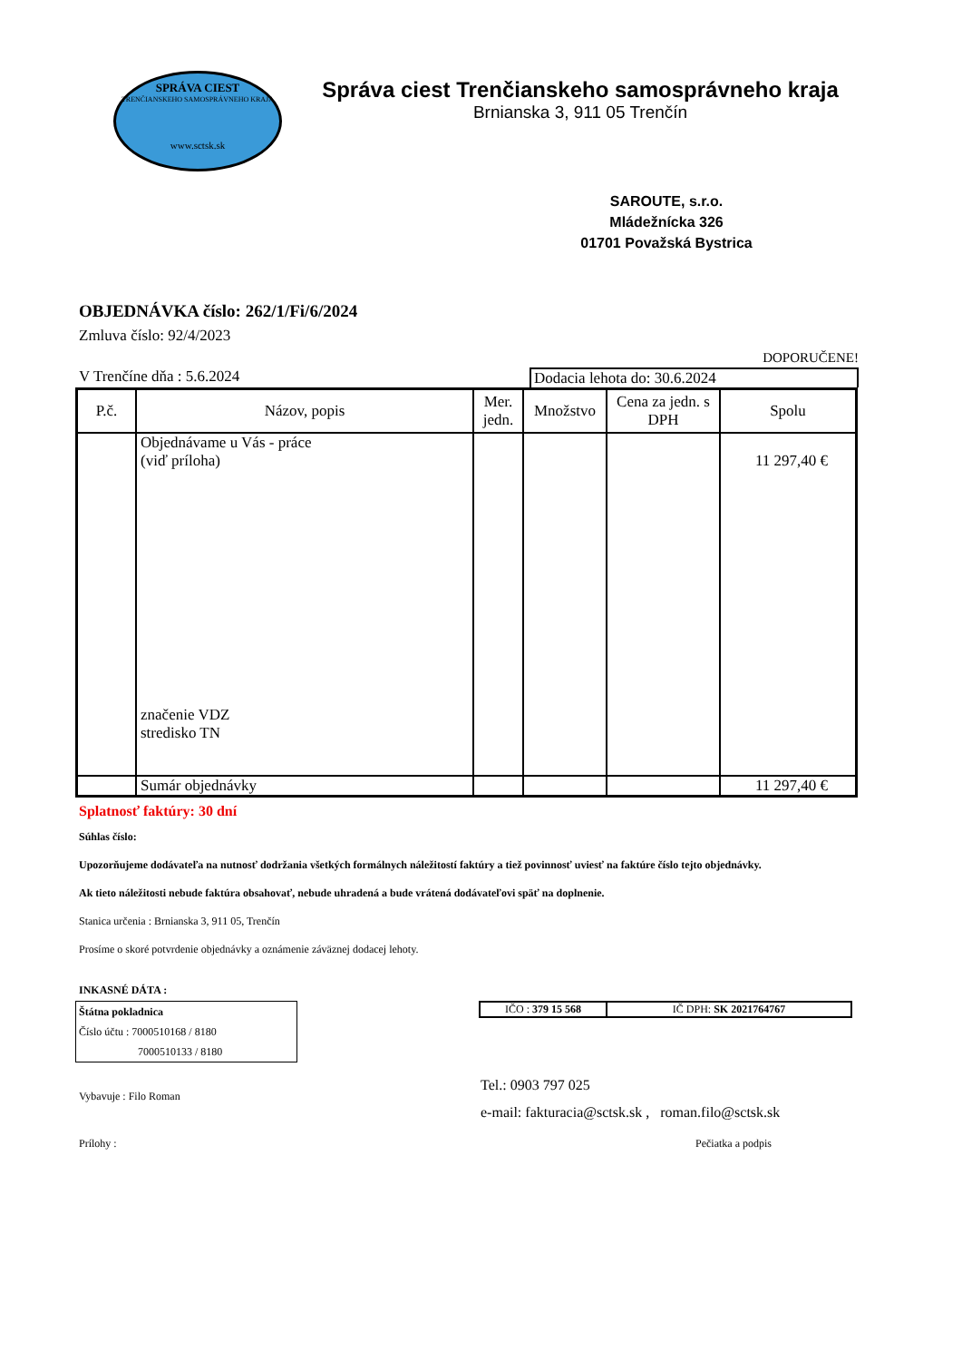SPRÁVA CIEST
TRENČIANSKEHO SAMOSPRÁVNEHO KRAJA
www.sctsk.sk
Správa ciest Trenčianskeho samosprávneho kraja
Brnianska 3, 911 05 Trenčín
SAROUTE, s.r.o.
Mládežnícka 326
01701 Považská Bystrica
OBJEDNÁVKA číslo: 262/1/Fi/6/2024
Zmluva číslo: 92/4/2023
DOPORUČENE!
V Trenčíne dňa : 5.6.2024 Dodacia lehota do: 30.6.2024
| P.č. | Názov, popis | Mer. jedn. | Množstvo | Cena za jedn. s DPH | Spolu |
| --- | --- | --- | --- | --- | --- |
| | Objednávame u Vás - práce (viď príloha) značenie VDZ stredisko TN | | | | 11 297,40 € |
| | Sumár objednávky | | | | 11 297,40 € |
Splatnosť faktúry: 30 dní
Súhlas číslo:
Upozorňujeme dodávateľa na nutnosť dodržania všetkých formálnych náležitostí faktúry a tiež povinnosť uviesť na faktúre číslo tejto objednávky.
Ak tieto náležitosti nebude faktúra obsahovať, nebude uhradená a bude vrátená dodávateľovi späť na doplnenie.
Stanica určenia : Brnianska 3, 911 05, Trenčín
Prosíme o skoré potvrdenie objednávky a oznámenie záväznej dodacej lehoty.
INKASNÉ DÁTA :
Štátna pokladnica
Číslo účtu : 7000510168 / 8180
7000510133 / 8180
| IČO : 379 15 568 | IČ DPH: SK 2021764767 |
Vybavuje : Filo Roman
Tel.: 0903 797 025
e-mail: fakturacia@sctsk.sk , roman.filo@sctsk.sk
Prílohy : Pečiatka a podpis